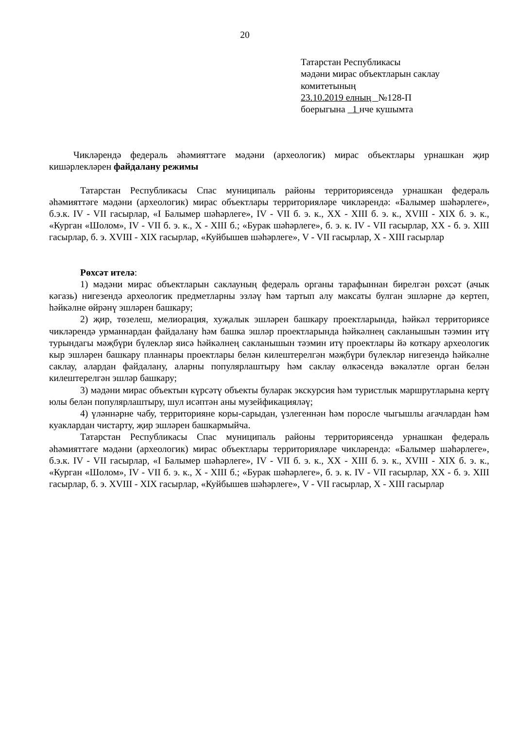20
Татарстан Республикасы
мәдәни мирас объектларын саклау
комитетының
23.10.2019 елның №128-П
боерыгына 1 нче кушымта
Чикләрендә федераль әһәмияттәге мәдәни (археологик) мирас объектлары урнашкан җир кишәрлекләрен файдалану режимы
Татарстан Республикасы Спас муниципаль районы территориясендә урнашкан федераль әһәмияттәге мәдәни (археологик) мирас объектлары территорияләре чикләрендә: «Балымер шәһәрлеге», б.э.к. IV - VII гасырлар, «I Балымер шәһәрлеге», IV - VII б. э. к., XX - XIII б. э. к., XVIII - XIX б. э. к., «Курган «Шолом», IV - VII б. э. к., X - XIII б.; «Бурак шәһәрлеге», б. э. к. IV - VII гасырлар, XX - б. э. XIII гасырлар, б. э. XVIII - XIX гасырлар, «Куйбышев шәһәрлеге», V - VII гасырлар, X - XIII гасырлар
Рөхсәт ителә:
1) мәдәни мирас объектларын саклауның федераль органы тарафыннан бирелгән рөхсәт (ачык кәгазь) нигезендә археологик предметларны эзләү һәм тартып алу максаты булган эшләрне дә кертеп, һәйкәлне өйрәнү эшләрен башкару;
2) җир, төзелеш, мелиорация, хуҗалык эшләрен башкару проектларында, һәйкәл территориясе чикләрендә урманнардан файдалану һәм башка эшләр проектларында һәйкәлнең сакланышын тәэмин итү турындагы мәҗбүри бүлекләр яисә һәйкәлнең сакланышын тәэмин итү проектлары йә коткару археологик кыр эшләрен башкару планнары проектлары белән килештерелгән мәҗбүри бүлекләр нигезендә һәйкәлне саклау, алардан файдалану, аларны популярлаштыру һәм саклау өлкәсендә вәкаләтле орган белән килештерелгән эшләр башкару;
3) мәдәни мирас объектын күрсәтү объекты буларак экскурсия һәм туристлык маршрутларына кертү юлы белән популярлаштыру, шул исәптән аны музейфикацияләү;
4) үләннәрне чабу, территорияне коры-сарыдан, үзлегеннән һәм поросле чыгышлы агачлардан һәм куаклардан чистарту, җир эшләрен башкармыйча.
Татарстан Республикасы Спас муниципаль районы территориясендә урнашкан федераль әһәмияттәге мәдәни (археологик) мирас объектлары территорияләре чикләрендә: «Балымер шәһәрлеге», б.э.к. IV - VII гасырлар, «I Балымер шәһәрлеге», IV - VII б. э. к., XX - XIII б. э. к., XVIII - XIX б. э. к., «Курган «Шолом», IV - VII б. э. к., X - XIII б.; «Бурак шәһәрлеге», б. э. к. IV - VII гасырлар, XX - б. э. XIII гасырлар, б. э. XVIII - XIX гасырлар, «Куйбышев шәһәрлеге», V - VII гасырлар, X - XIII гасырлар